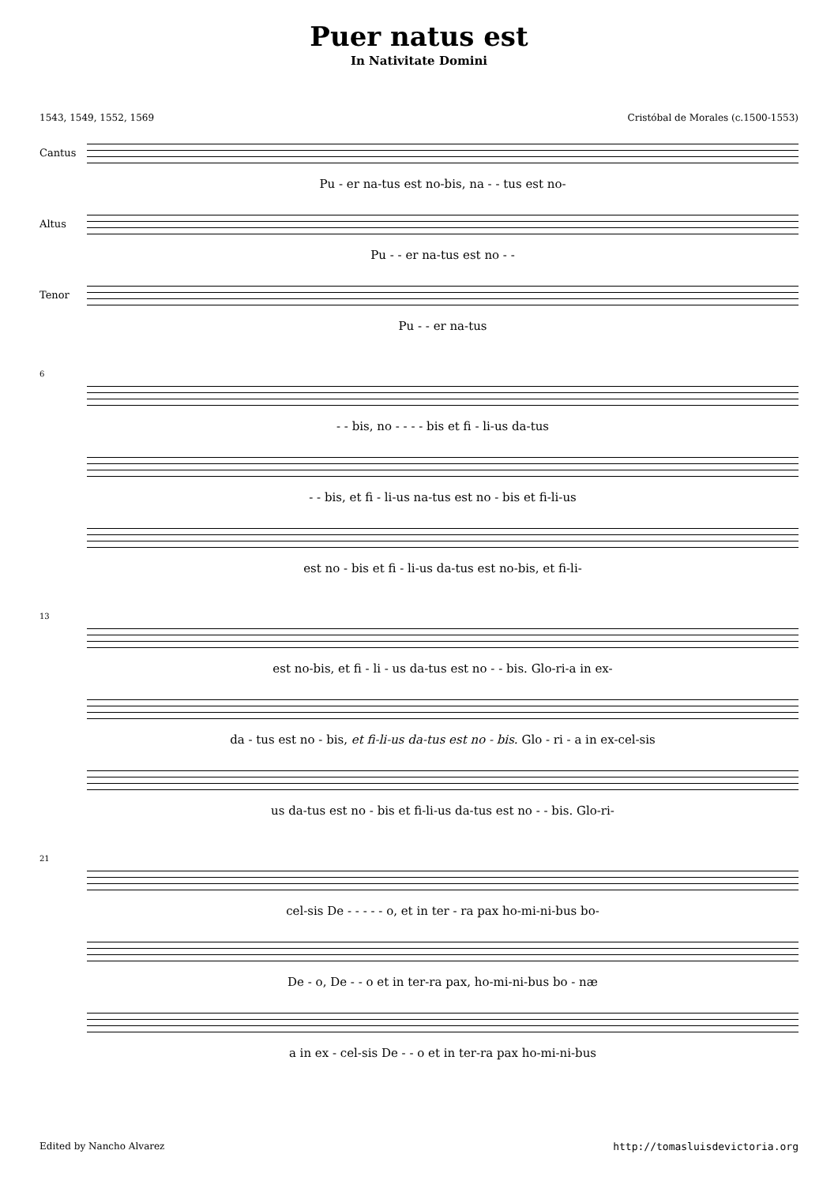Puer natus est
In Nativitate Domini
1543, 1549, 1552, 1569 Cristóbal de Morales (c.1500-1553)
Cantus
Pu - er na-tus est no-bis, na - - tus est no-
Altus
Pu - - er na-tus est no - -
Tenor
Pu - - er na-tus
6
- - bis, no - - - - bis et fi - li-us da-tus
- - bis, et fi - li-us na-tus est no - bis et fi-li-us
est no - bis et fi - li-us da-tus est no-bis, et fi-li-
13
est no-bis, et fi - li - us da-tus est no - - bis. Glo-ri-a in ex-
da - tus est no - bis, et fi-li-us da-tus est no - bis. Glo - ri - a in ex-cel-sis
us da-tus est no - bis et fi-li-us da-tus est no - - bis. Glo-ri-
21
cel-sis De - - - - - o, et in ter - ra pax ho-mi-ni-bus bo-
De - o, De - - o et in ter-ra pax, ho-mi-ni-bus bo - næ
a in ex - cel-sis De - - o et in ter-ra pax ho-mi-ni-bus
Edited by Nancho Alvarez http://tomasluisdevictoria.org